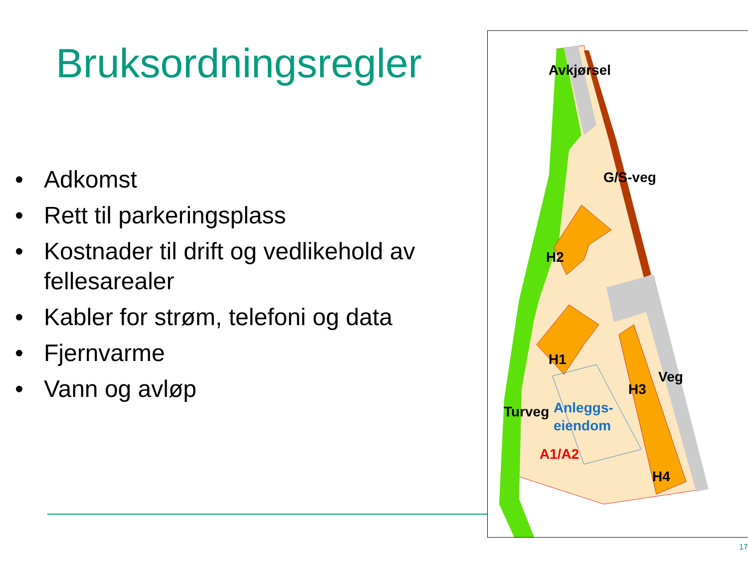Bruksordningsregler
• Adkomst
• Rett til parkeringsplass
• Kostnader til drift og vedlikehold av fellesarealer
• Kabler for strøm, telefoni og data
• Fjernvarme
• Vann og avløp
H2
Avkjørsel
G/S-veg
H1
H3
Veg
Turveg
Anleggs-
eiendom
A1/A2
H4
17